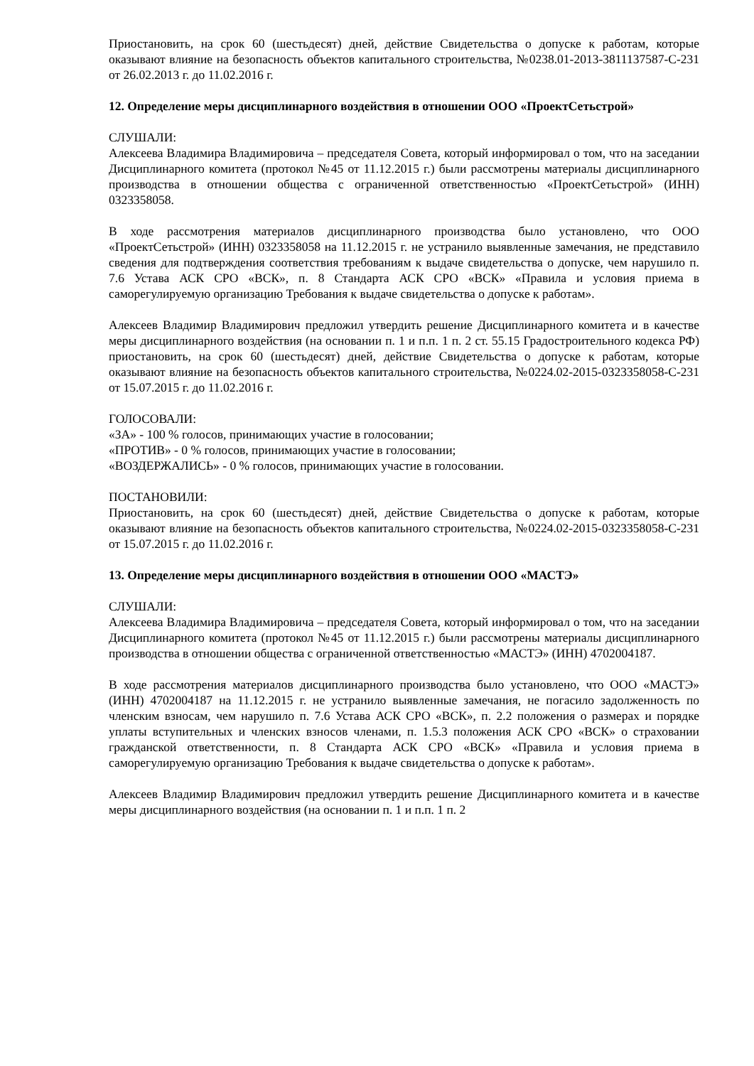Приостановить, на срок 60 (шестьдесят) дней, действие Свидетельства о допуске к работам, которые оказывают влияние на безопасность объектов капитального строительства, №0238.01-2013-3811137587-С-231 от 26.02.2013 г. до 11.02.2016 г.
12. Определение меры дисциплинарного воздействия в отношении ООО «ПроектСетьстрой»
СЛУШАЛИ:
Алексеева Владимира Владимировича – председателя Совета, который информировал о том, что на заседании Дисциплинарного комитета (протокол №45 от 11.12.2015 г.) были рассмотрены материалы дисциплинарного производства в отношении общества с ограниченной ответственностью «ПроектСетьстрой» (ИНН) 0323358058.
В ходе рассмотрения материалов дисциплинарного производства было установлено, что ООО «ПроектСетьстрой» (ИНН) 0323358058 на 11.12.2015 г. не устранило выявленные замечания, не представило сведения для подтверждения соответствия требованиям к выдаче свидетельства о допуске, чем нарушило п. 7.6 Устава АСК СРО «ВСК», п. 8 Стандарта АСК СРО «ВСК» «Правила и условия приема в саморегулируемую организацию Требования к выдаче свидетельства о допуске к работам».
Алексеев Владимир Владимирович предложил утвердить решение Дисциплинарного комитета и в качестве меры дисциплинарного воздействия (на основании п. 1 и п.п. 1 п. 2 ст. 55.15 Градостроительного кодекса РФ) приостановить, на срок 60 (шестьдесят) дней, действие Свидетельства о допуске к работам, которые оказывают влияние на безопасность объектов капитального строительства, №0224.02-2015-0323358058-С-231 от 15.07.2015 г. до 11.02.2016 г.
ГОЛОСОВАЛИ:
«ЗА» - 100 % голосов, принимающих участие в голосовании;
«ПРОТИВ» - 0 % голосов, принимающих участие в голосовании;
«ВОЗДЕРЖАЛИСЬ» - 0 % голосов, принимающих участие в голосовании.
ПОСТАНОВИЛИ:
Приостановить, на срок 60 (шестьдесят) дней, действие Свидетельства о допуске к работам, которые оказывают влияние на безопасность объектов капитального строительства, №0224.02-2015-0323358058-С-231 от 15.07.2015 г. до 11.02.2016 г.
13. Определение меры дисциплинарного воздействия в отношении ООО «МАСТЭ»
СЛУШАЛИ:
Алексеева Владимира Владимировича – председателя Совета, который информировал о том, что на заседании Дисциплинарного комитета (протокол №45 от 11.12.2015 г.) были рассмотрены материалы дисциплинарного производства в отношении общества с ограниченной ответственностью «МАСТЭ» (ИНН) 4702004187.
В ходе рассмотрения материалов дисциплинарного производства было установлено, что ООО «МАСТЭ» (ИНН) 4702004187 на 11.12.2015 г. не устранило выявленные замечания, не погасило задолженность по членским взносам, чем нарушило п. 7.6 Устава АСК СРО «ВСК», п. 2.2 положения о размерах и порядке уплаты вступительных и членских взносов членами, п. 1.5.3 положения АСК СРО «ВСК» о страховании гражданской ответственности, п. 8 Стандарта АСК СРО «ВСК» «Правила и условия приема в саморегулируемую организацию Требования к выдаче свидетельства о допуске к работам».
Алексеев Владимир Владимирович предложил утвердить решение Дисциплинарного комитета и в качестве меры дисциплинарного воздействия (на основании п. 1 и п.п. 1 п. 2